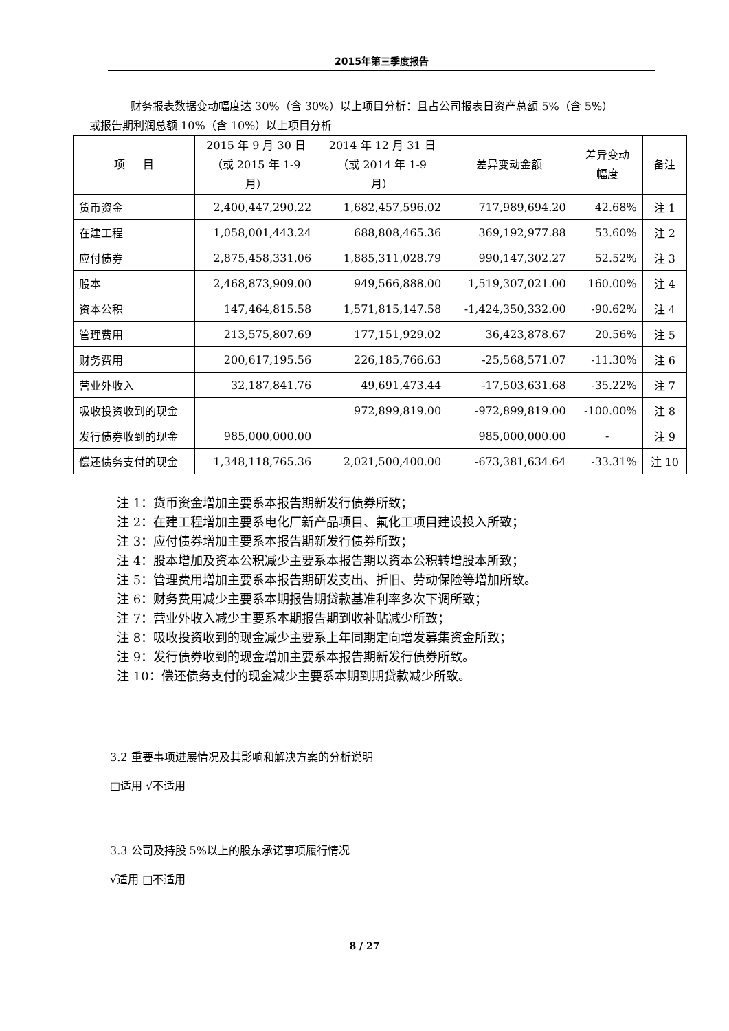2015年第三季度报告
财务报表数据变动幅度达 30%（含 30%）以上项目分析：且占公司报表日资产总额 5%（含 5%）
或报告期利润总额 10%（含 10%）以上项目分析
| 项 目 | 2015 年 9 月 30 日 （或 2015 年 1-9 月） | 2014 年 12 月 31 日 （或 2014 年 1-9 月） | 差异变动金额 | 差异变动 幅度 | 备注 |
| --- | --- | --- | --- | --- | --- |
| 货币资金 | 2,400,447,290.22 | 1,682,457,596.02 | 717,989,694.20 | 42.68% | 注 1 |
| 在建工程 | 1,058,001,443.24 | 688,808,465.36 | 369,192,977.88 | 53.60% | 注 2 |
| 应付债券 | 2,875,458,331.06 | 1,885,311,028.79 | 990,147,302.27 | 52.52% | 注 3 |
| 股本 | 2,468,873,909.00 | 949,566,888.00 | 1,519,307,021.00 | 160.00% | 注 4 |
| 资本公积 | 147,464,815.58 | 1,571,815,147.58 | -1,424,350,332.00 | -90.62% | 注 4 |
| 管理费用 | 213,575,807.69 | 177,151,929.02 | 36,423,878.67 | 20.56% | 注 5 |
| 财务费用 | 200,617,195.56 | 226,185,766.63 | -25,568,571.07 | -11.30% | 注 6 |
| 营业外收入 | 32,187,841.76 | 49,691,473.44 | -17,503,631.68 | -35.22% | 注 7 |
| 吸收投资收到的现金 | | 972,899,819.00 | -972,899,819.00 | -100.00% | 注 8 |
| 发行债券收到的现金 | 985,000,000.00 | | 985,000,000.00 | - | 注 9 |
| 偿还债务支付的现金 | 1,348,118,765.36 | 2,021,500,400.00 | -673,381,634.64 | -33.31% | 注 10 |
注 1：货币资金增加主要系本报告期新发行债券所致；
注 2：在建工程增加主要系电化厂新产品项目、氟化工项目建设投入所致；
注 3：应付债券增加主要系本报告期新发行债券所致；
注 4：股本增加及资本公积减少主要系本报告期以资本公积转增股本所致；
注 5：管理费用增加主要系本报告期研发支出、折旧、劳动保险等增加所致。
注 6：财务费用减少主要系本期报告期贷款基准利率多次下调所致；
注 7：营业外收入减少主要系本期报告期到收补贴减少所致；
注 8：吸收投资收到的现金减少主要系上年同期定向增发募集资金所致；
注 9：发行债券收到的现金增加主要系本报告期新发行债券所致。
注 10：偿还债务支付的现金减少主要系本期到期贷款减少所致。
3.2 重要事项进展情况及其影响和解决方案的分析说明
□适用 √不适用
3.3 公司及持股 5%以上的股东承诺事项履行情况
√适用 □不适用
8 / 27